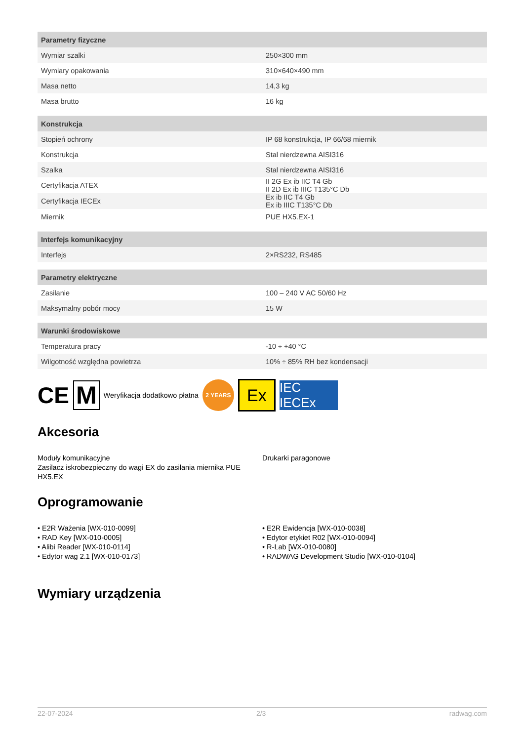| Parametry fizyczne | |
| --- | --- |
| Wymiar szalki | 250×300 mm |
| Wymiary opakowania | 310×640×490 mm |
| Masa netto | 14,3 kg |
| Masa brutto | 16 kg |
| Konstrukcja | |
| --- | --- |
| Stopień ochrony | IP 68 konstrukcja, IP 66/68 miernik |
| Konstrukcja | Stal nierdzewna AISI316 |
| Szalka | Stal nierdzewna AISI316 |
| Certyfikacja ATEX | II 2G Ex ib IIC T4 Gb II 2D Ex ib IIIC T135°C Db |
| Certyfikacja IECEx | Ex ib IIC T4 Gb Ex ib IIIC T135°C Db |
| Miernik | PUE HX5.EX-1 |
| Interfejs komunikacyjny | |
| --- | --- |
| Interfejs | 2×RS232, RS485 |
| Parametry elektryczne | |
| --- | --- |
| Zasilanie | 100 – 240 V AC 50/60 Hz |
| Maksymalny pobór mocy | 15 W |
| Warunki środowiskowe | |
| --- | --- |
| Temperatura pracy | -10 ÷ +40 °C |
| Wilgotność względna powietrza | 10% ÷ 85% RH bez kondensacji |
CE M Weryfikacja dodatkowo płatna 2 YEARS Ex IEC IECEx
Akcesoria
Moduły komunikacyjne
Zasilacz iskrobezpieczny do wagi EX do zasilania miernika PUE HX5.EX
Drukarki paragonowe
Oprogramowanie
• E2R Ważenia [WX-010-0099]
• RAD Key [WX-010-0005]
• Alibi Reader [WX-010-0114]
• Edytor wag 2.1 [WX-010-0173]
• E2R Ewidencja [WX-010-0038]
• Edytor etykiet R02 [WX-010-0094]
• R-Lab [WX-010-0080]
• RADWAG Development Studio [WX-010-0104]
Wymiary urządzenia
22-07-2024 2/3 radwag.com